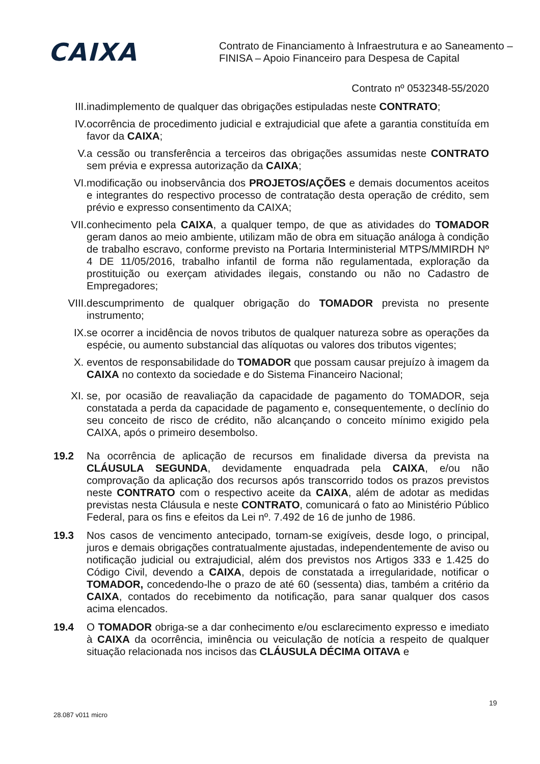CAIXA
Contrato de Financiamento à Infraestrutura e ao Saneamento –
FINISA – Apoio Financeiro para Despesa de Capital
Contrato nº 0532348-55/2020
III. inadimplemento de qualquer das obrigações estipuladas neste CONTRATO;
IV. ocorrência de procedimento judicial e extrajudicial que afete a garantia constituída em favor da CAIXA;
V. a cessão ou transferência a terceiros das obrigações assumidas neste CONTRATO sem prévia e expressa autorização da CAIXA;
VI. modificação ou inobservância dos PROJETOS/AÇÕES e demais documentos aceitos e integrantes do respectivo processo de contratação desta operação de crédito, sem prévio e expresso consentimento da CAIXA;
VII. conhecimento pela CAIXA, a qualquer tempo, de que as atividades do TOMADOR geram danos ao meio ambiente, utilizam mão de obra em situação análoga à condição de trabalho escravo, conforme previsto na Portaria Interministerial MTPS/MMIRDH Nº 4 DE 11/05/2016, trabalho infantil de forma não regulamentada, exploração da prostituição ou exerçam atividades ilegais, constando ou não no Cadastro de Empregadores;
VIII. descumprimento de qualquer obrigação do TOMADOR prevista no presente instrumento;
IX. se ocorrer a incidência de novos tributos de qualquer natureza sobre as operações da espécie, ou aumento substancial das alíquotas ou valores dos tributos vigentes;
X. eventos de responsabilidade do TOMADOR que possam causar prejuízo à imagem da CAIXA no contexto da sociedade e do Sistema Financeiro Nacional;
XI. se, por ocasião de reavaliação da capacidade de pagamento do TOMADOR, seja constatada a perda da capacidade de pagamento e, consequentemente, o declínio do seu conceito de risco de crédito, não alcançando o conceito mínimo exigido pela CAIXA, após o primeiro desembolso.
19.2 Na ocorrência de aplicação de recursos em finalidade diversa da prevista na CLÁUSULA SEGUNDA, devidamente enquadrada pela CAIXA, e/ou não comprovação da aplicação dos recursos após transcorrido todos os prazos previstos neste CONTRATO com o respectivo aceite da CAIXA, além de adotar as medidas previstas nesta Cláusula e neste CONTRATO, comunicará o fato ao Ministério Público Federal, para os fins e efeitos da Lei nº. 7.492 de 16 de junho de 1986.
19.3 Nos casos de vencimento antecipado, tornam-se exigíveis, desde logo, o principal, juros e demais obrigações contratualmente ajustadas, independentemente de aviso ou notificação judicial ou extrajudicial, além dos previstos nos Artigos 333 e 1.425 do Código Civil, devendo a CAIXA, depois de constatada a irregularidade, notificar o TOMADOR, concedendo-lhe o prazo de até 60 (sessenta) dias, também a critério da CAIXA, contados do recebimento da notificação, para sanar qualquer dos casos acima elencados.
19.4 O TOMADOR obriga-se a dar conhecimento e/ou esclarecimento expresso e imediato à CAIXA da ocorrência, iminência ou veiculação de notícia a respeito de qualquer situação relacionada nos incisos das CLÁUSULA DÉCIMA OITAVA e
28.087 v011 micro
19